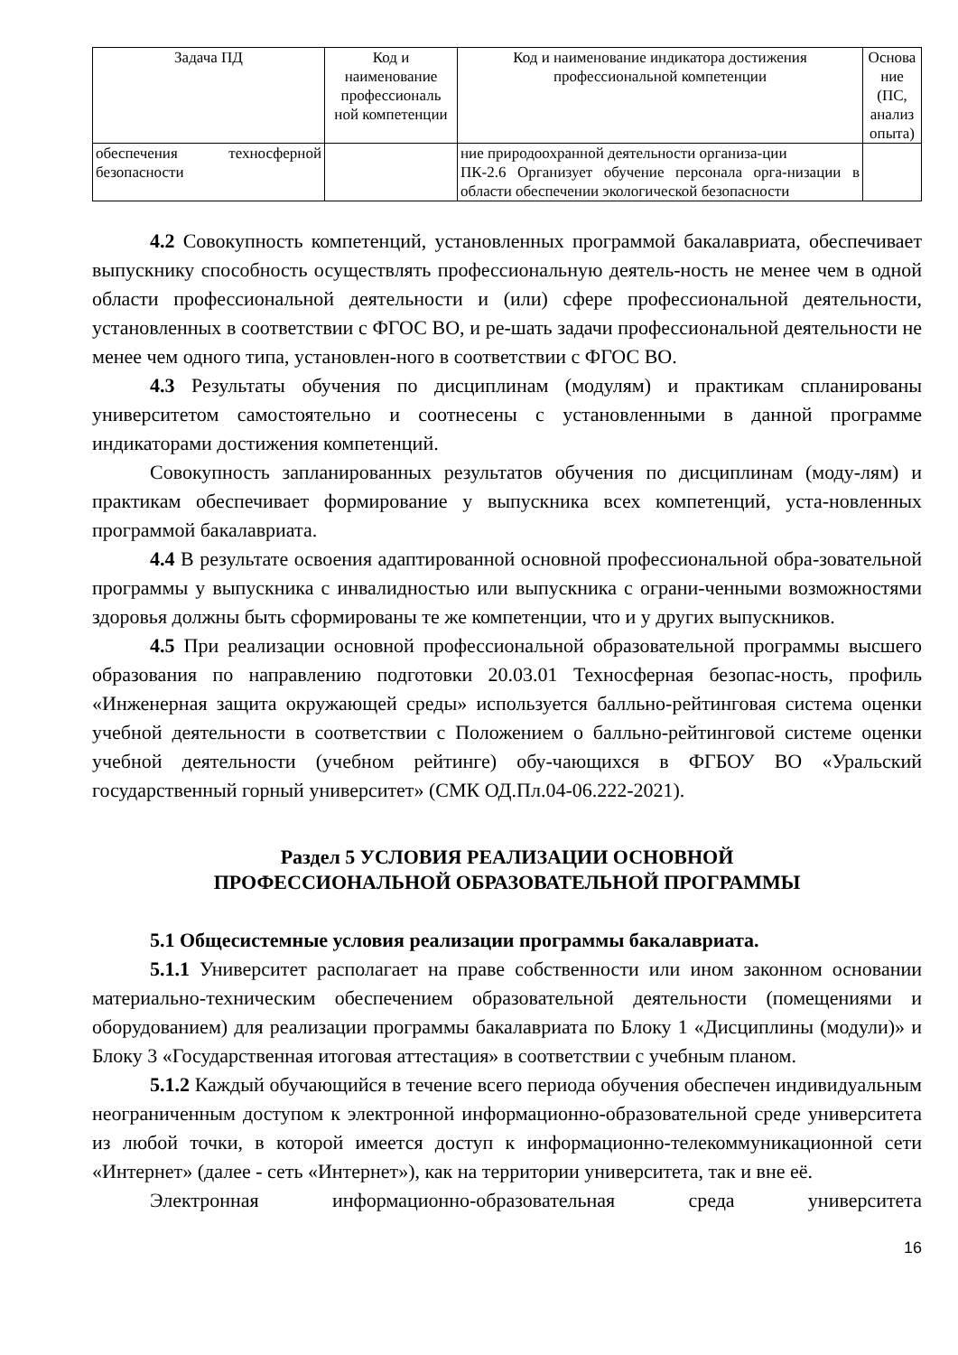| Задача ПД | Код и наименование профессиональ ной компетенции | Код и наименование индикатора достижения профессиональной компетенции | Основа ние (ПС, анализ опыта) |
| --- | --- | --- | --- |
| обеспечения техносферной безопасности | | ние природоохранной деятельности организа-ции ПК-2.6 Организует обучение персонала орга-низации в области обеспечении экологической безопасности | |
4.2 Совокупность компетенций, установленных программой бакалавриата, обеспечивает выпускнику способность осуществлять профессиональную деятель-ность не менее чем в одной области профессиональной деятельности и (или) сфере профессиональной деятельности, установленных в соответствии с ФГОС ВО, и ре-шать задачи профессиональной деятельности не менее чем одного типа, установлен-ного в соответствии с ФГОС ВО.
4.3 Результаты обучения по дисциплинам (модулям) и практикам спланированы университетом самостоятельно и соотнесены с установленными в данной программе индикаторами достижения компетенций.
Совокупность запланированных результатов обучения по дисциплинам (моду-лям) и практикам обеспечивает формирование у выпускника всех компетенций, уста-новленных программой бакалавриата.
4.4 В результате освоения адаптированной основной профессиональной обра-зовательной программы у выпускника с инвалидностью или выпускника с ограни-ченными возможностями здоровья должны быть сформированы те же компетенции, что и у других выпускников.
4.5 При реализации основной профессиональной образовательной программы высшего образования по направлению подготовки 20.03.01 Техносферная безопас-ность, профиль «Инженерная защита окружающей среды» используется балльно-рейтинговая система оценки учебной деятельности в соответствии с Положением о балльно-рейтинговой системе оценки учебной деятельности (учебном рейтинге) обу-чающихся в ФГБОУ ВО «Уральский государственный горный университет» (СМК ОД.Пл.04-06.222-2021).
Раздел 5 УСЛОВИЯ РЕАЛИЗАЦИИ ОСНОВНОЙ
ПРОФЕССИОНАЛЬНОЙ ОБРАЗОВАТЕЛЬНОЙ ПРОГРАММЫ
5.1 Общесистемные условия реализации программы бакалавриата.
5.1.1 Университет располагает на праве собственности или ином законном основании материально-техническим обеспечением образовательной деятельности (помещениями и оборудованием) для реализации программы бакалавриата по Блоку 1 «Дисциплины (модули)» и Блоку 3 «Государственная итоговая аттестация» в соответствии с учебным планом.
5.1.2 Каждый обучающийся в течение всего периода обучения обеспечен индивидуальным неограниченным доступом к электронной информационно-образовательной среде университета из любой точки, в которой имеется доступ к информационно-телекоммуникационной сети «Интернет» (далее - сеть «Интернет»), как на территории университета, так и вне её.
Электронная информационно-образовательная среда университета
16